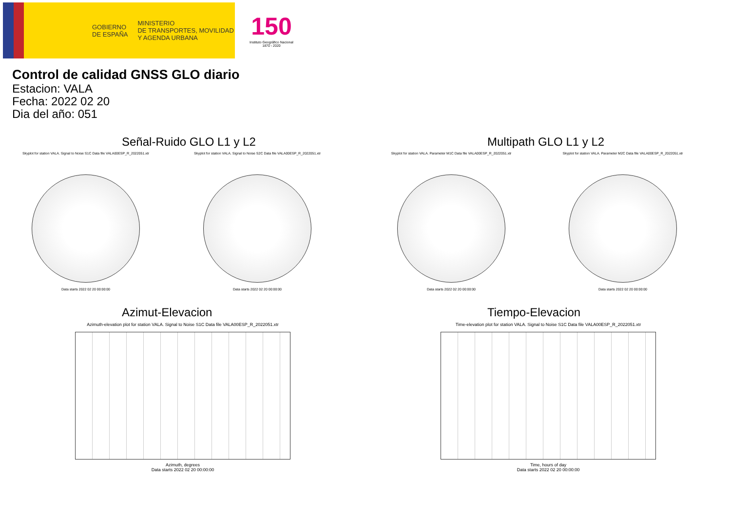GOBIERNO
DE ESPAÑA
MINISTERIO
DE TRANSPORTES, MOVILIDAD
Y AGENDA URBANA
150
Instituto Geográfico Nacional 1870 - 2020
Control de calidad GNSS GLO diario
Estacion: VALA
Fecha: 2022 02 20
Dia del año: 051
Señal-Ruido GLO L1 y L2
Skyplot for station VALA. Signal to Noise S1C Data file VALA00ESP_R_2022051.xtr
Data starts 2022 02 20 00:00:00
Skyplot for station VALA. Signal to Noise S2C Data file VALA00ESP_R_2022051.xtr
Data starts 2022 02 20 00:00:00
Multipath GLO L1 y L2
Skyplot for station VALA. Parameter M1C Data file VALA00ESP_R_2022051.xtr
Data starts 2022 02 20 00:00:00
Skyplot for station VALA. Parameter M2C Data file VALA00ESP_R_2022051.xtr
Data starts 2022 02 20 00:00:00
Azimut-Elevacion
Azimuth-elevation plot for station VALA. Signal to Noise S1C Data file VALA00ESP_R_2022051.xtr
Azimuth, degrees
Data starts 2022 02 20 00:00:00
Tiempo-Elevacion
Time-elevation plot for station VALA. Signal to Noise S1C Data file VALA00ESP_R_2022051.xtr
Time, hours of day
Data starts 2022 02 20 00:00:00